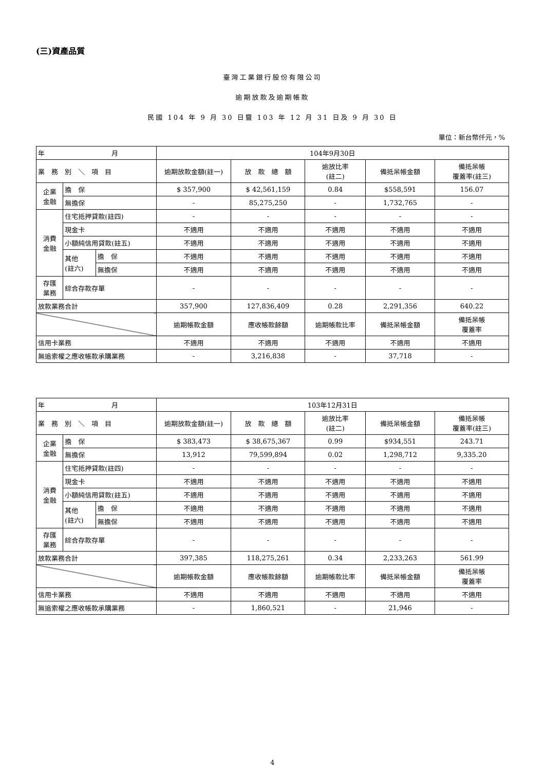(三)資產品質
臺灣工業銀行股份有限公司
逾期放款及逾期帳款
民國 104 年 9 月 30 日暨 103 年 12 月 31 日及 9 月 30 日
單位：新台幣仟元，%
| 年 月 | | | 104年9月30日 | | | | |
| --- | --- | --- | --- | --- | --- | --- | --- |
| 業 務 別 ＼ 項 目 | | | 逾期放款金額(註一) | 放 款 總 額 | 逾放比率 (註二) | 備抵呆帳金額 | 備抵呆帳 覆蓋率(註三) |
| 企業 金融 | 擔 保 | | $ 357,900 | $ 42,561,159 | 0.84 | $558,591 | 156.07 |
| | 無擔保 | | - | 85,275,250 | - | 1,732,765 | - |
| 消費 金融 | 住宅抵押貸款(註四) | | - | - | - | - | - |
| | 現金卡 | | 不適用 | 不適用 | 不適用 | 不適用 | 不適用 |
| | 小額純信用貸款(註五) | | 不適用 | 不適用 | 不適用 | 不適用 | 不適用 |
| | 其他 (註六) | 擔 保 | 不適用 | 不適用 | 不適用 | 不適用 | 不適用 |
| | | 無擔保 | 不適用 | 不適用 | 不適用 | 不適用 | 不適用 |
| 存匯 業務 | 綜合存款存單 | | - | - | - | - | - |
| 放款業務合計 | | | 357,900 | 127,836,409 | 0.28 | 2,291,356 | 640.22 |
| | | | 逾期帳款金額 | 應收帳款餘額 | 逾期帳款比率 | 備抵呆帳金額 | 備抵呆帳 覆蓋率 |
| 信用卡業務 | | | 不適用 | 不適用 | 不適用 | 不適用 | 不適用 |
| 無追索權之應收帳款承購業務 | | | - | 3,216,838 | - | 37,718 | - |
| 年 月 | | | 103年12月31日 | | | | |
| --- | --- | --- | --- | --- | --- | --- | --- |
| 業 務 別 ＼ 項 目 | | | 逾期放款金額(註一) | 放 款 總 額 | 逾放比率 (註二) | 備抵呆帳金額 | 備抵呆帳 覆蓋率(註三) |
| 企業 金融 | 擔 保 | | $ 383,473 | $ 38,675,367 | 0.99 | $934,551 | 243.71 |
| | 無擔保 | | 13,912 | 79,599,894 | 0.02 | 1,298,712 | 9,335.20 |
| 消費 金融 | 住宅抵押貸款(註四) | | - | - | - | - | - |
| | 現金卡 | | 不適用 | 不適用 | 不適用 | 不適用 | 不適用 |
| | 小額純信用貸款(註五) | | 不適用 | 不適用 | 不適用 | 不適用 | 不適用 |
| | 其他 (註六) | 擔 保 | 不適用 | 不適用 | 不適用 | 不適用 | 不適用 |
| | | 無擔保 | 不適用 | 不適用 | 不適用 | 不適用 | 不適用 |
| 存匯 業務 | 綜合存款存單 | | - | - | - | - | - |
| 放款業務合計 | | | 397,385 | 118,275,261 | 0.34 | 2,233,263 | 561.99 |
| | | | 逾期帳款金額 | 應收帳款餘額 | 逾期帳款比率 | 備抵呆帳金額 | 備抵呆帳 覆蓋率 |
| 信用卡業務 | | | 不適用 | 不適用 | 不適用 | 不適用 | 不適用 |
| 無追索權之應收帳款承購業務 | | | - | 1,860,521 | - | 21,946 | - |
4